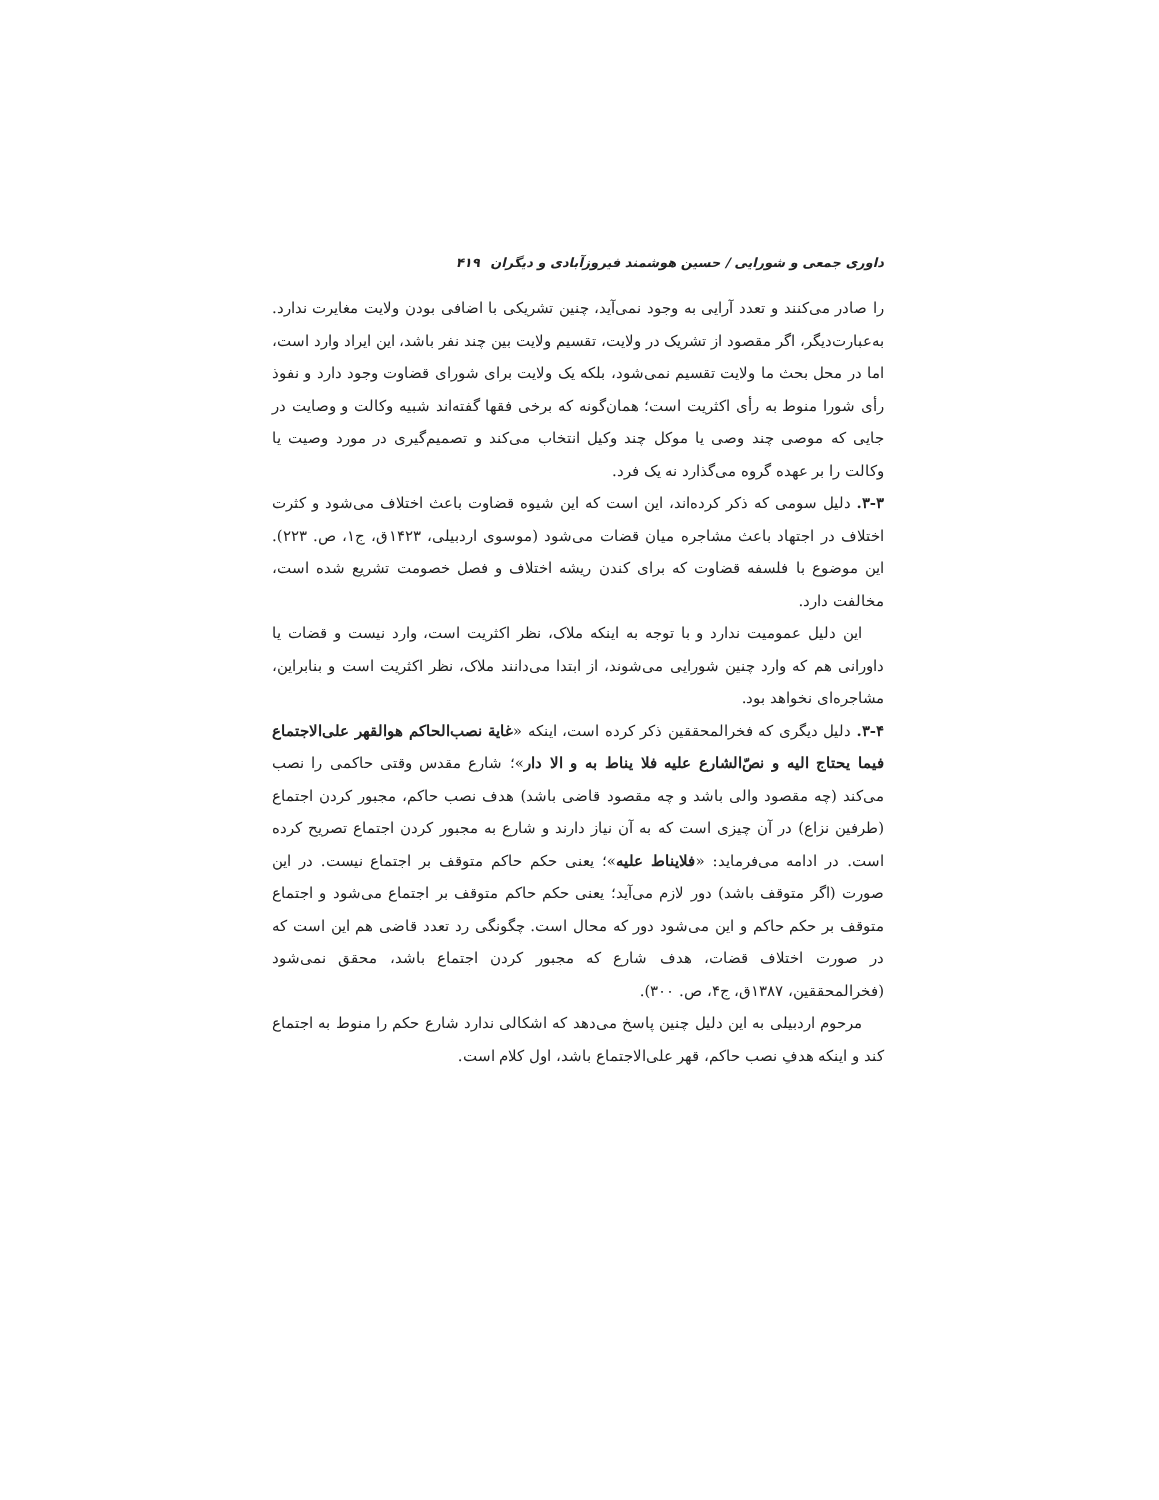داوری جمعی و شورایی / حسین هوشمند فیروزآبادی و دیگران ۴۱۹
را صادر می‌کنند و تعدد آرایی به وجود نمی‌آید، چنین تشریکی با اضافی بودن ولایت مغایرت ندارد. به‌عبارت‌دیگر، اگر مقصود از تشریک در ولایت، تقسیم ولایت بین چند نفر باشد، این ایراد وارد است، اما در محل بحث ما ولایت تقسیم نمی‌شود، بلکه یک ولایت برای شورای قضاوت وجود دارد و نفوذ رأی شورا منوط به رأی اکثریت است؛ همان‌گونه که برخی فقها گفته‌اند شبیه وکالت و وصایت در جایی که موصی چند وصی یا موکل چند وکیل انتخاب می‌کند و تصمیم‌گیری در مورد وصیت یا وکالت را بر عهده گروه می‌گذارد نه یک فرد.
۳-۳. دلیل سومی که ذکر کرده‌اند، این است که این شیوه قضاوت باعث اختلاف می‌شود و کثرت اختلاف در اجتهاد باعث مشاجره میان قضات می‌شود (موسوی اردبیلی، ۱۴۲۳ق، ج۱، ص. ۲۲۳). این موضوع با فلسفه قضاوت که برای کندن ریشه اختلاف و فصل خصومت تشریع شده است، مخالفت دارد.
این دلیل عمومیت ندارد و با توجه به اینکه ملاک، نظر اکثریت است، وارد نیست و قضات یا داورانی هم که وارد چنین شورایی می‌شوند، از ابتدا می‌دانند ملاک، نظر اکثریت است و بنابراین، مشاجره‌ای نخواهد بود.
۳-۴. دلیل دیگری که فخرالمحققین ذکر کرده است، اینکه «غایة نصب‌الحاکم هوالقهر علی‌الاجتماع فیما یحتاج الیه و نصّ‌الشارع علیه فلا یناط به و الا دار»؛ شارع مقدس وقتی حاکمی را نصب می‌کند (چه مقصود والی باشد و چه مقصود قاضی باشد) هدف نصب حاکم، مجبور کردن اجتماع (طرفین نزاع) در آن چیزی است که به آن نیاز دارند و شارع به مجبور کردن اجتماع تصریح کرده است. در ادامه می‌فرماید: «فلایناط علیه»؛ یعنی حکم حاکم متوقف بر اجتماع نیست. در این صورت (اگر متوقف باشد) دور لازم می‌آید؛ یعنی حکم حاکم متوقف بر اجتماع می‌شود و اجتماع متوقف بر حکم حاکم و این می‌شود دور که محال است. چگونگی رد تعدد قاضی هم این است که در صورت اختلاف قضات، هدف شارع که مجبور کردن اجتماع باشد، محقق نمی‌شود (فخرالمحققین، ۱۳۸۷ق، ج۴، ص. ۳۰۰).
مرحوم اردبیلی به این دلیل چنین پاسخ می‌دهد که اشکالی ندارد شارع حکم را منوط به اجتماع کند و اینکه هدفِ نصب حاکم، قهر علی‌الاجتماع باشد، اول کلام است.